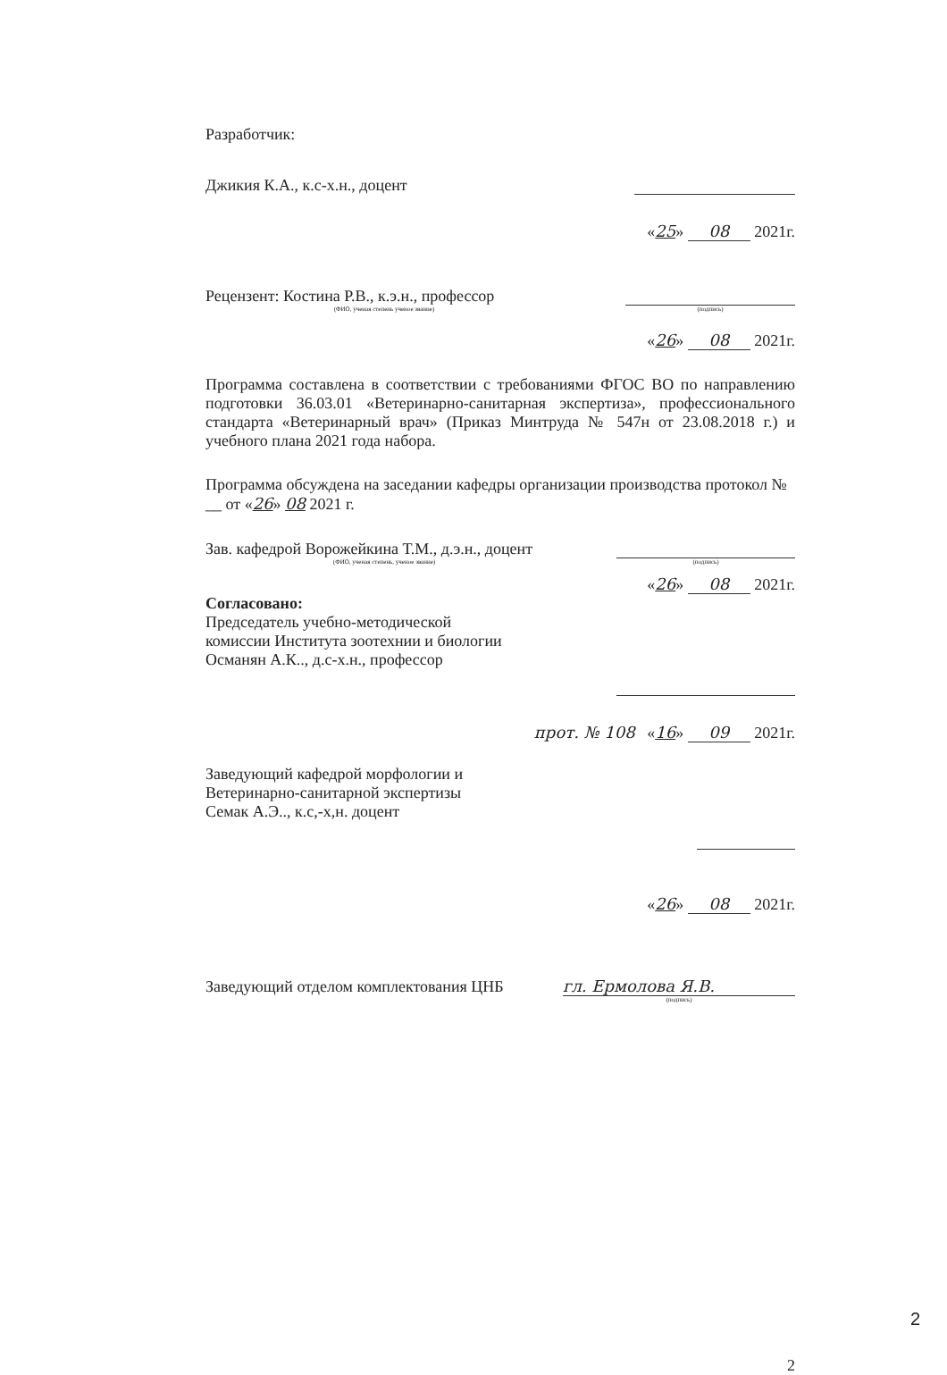Разработчик:
Джикия К.А., к.с-х.н., доцент
«25» 08 2021г.
Рецензент: Костина Р.В., к.э.н., профессор
(ФИО, ученая степень ученое звание) (подпись)
«26» 08 2021г.
Программа составлена в соответствии с требованиями ФГОС ВО по направлению подготовки 36.03.01 «Ветеринарно-санитарная экспертиза», профессионального стандарта «Ветеринарный врач» (Приказ Минтруда № 547н от 23.08.2018 г.) и учебного плана 2021 года набора.
Программа обсуждена на заседании кафедры организации производства протокол № __ от «26» 08 2021 г.
Зав. кафедрой Ворожейкина Т.М., д.э.н., доцент
(ФИО, ученая степень, ученое звание) (подпись)
«26» 08 2021г.
Согласовано:
Председатель учебно-методической
комиссии Института зоотехнии и биологии
Османян А.К.., д.с-х.н., профессор
прот. № 108 «16» 09 2021г.
Заведующий кафедрой морфологии и
Ветеринарно-санитарной экспертизы
Семак А.Э.., к.с,-х,н. доцент
«26» 08 2021г.
Заведующий отделом комплектования ЦНБ гл. Ермолова Я.В.
(подпись)
2
2